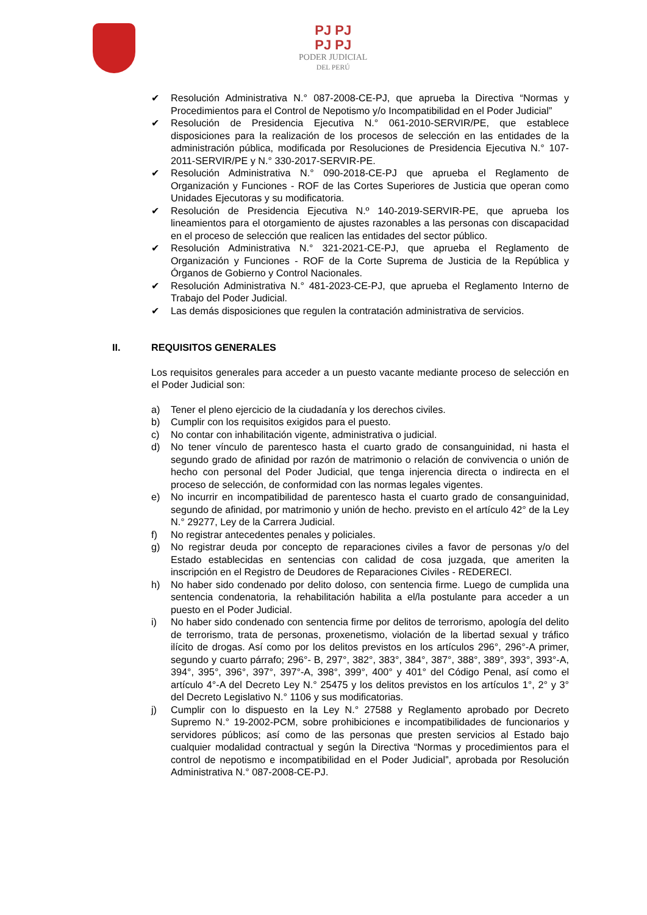PJ PJ
PJ PJ
PODER JUDICIAL
DEL PERÚ
✔ Resolución Administrativa N.° 087-2008-CE-PJ, que aprueba la Directiva “Normas y Procedimientos para el Control de Nepotismo y/o Incompatibilidad en el Poder Judicial”
✔ Resolución de Presidencia Ejecutiva N.° 061-2010-SERVIR/PE, que establece disposiciones para la realización de los procesos de selección en las entidades de la administración pública, modificada por Resoluciones de Presidencia Ejecutiva N.° 107-2011-SERVIR/PE y N.° 330-2017-SERVIR-PE.
✔ Resolución Administrativa N.° 090-2018-CE-PJ que aprueba el Reglamento de Organización y Funciones - ROF de las Cortes Superiores de Justicia que operan como Unidades Ejecutoras y su modificatoria.
✔ Resolución de Presidencia Ejecutiva N.º 140-2019-SERVIR-PE, que aprueba los lineamientos para el otorgamiento de ajustes razonables a las personas con discapacidad en el proceso de selección que realicen las entidades del sector público.
✔ Resolución Administrativa N.° 321-2021-CE-PJ, que aprueba el Reglamento de Organización y Funciones - ROF de la Corte Suprema de Justicia de la República y Órganos de Gobierno y Control Nacionales.
✔ Resolución Administrativa N.° 481-2023-CE-PJ, que aprueba el Reglamento Interno de Trabajo del Poder Judicial.
✔ Las demás disposiciones que regulen la contratación administrativa de servicios.
II. REQUISITOS GENERALES
Los requisitos generales para acceder a un puesto vacante mediante proceso de selección en el Poder Judicial son:
a) Tener el pleno ejercicio de la ciudadanía y los derechos civiles.
b) Cumplir con los requisitos exigidos para el puesto.
c) No contar con inhabilitación vigente, administrativa o judicial.
d) No tener vínculo de parentesco hasta el cuarto grado de consanguinidad, ni hasta el segundo grado de afinidad por razón de matrimonio o relación de convivencia o unión de hecho con personal del Poder Judicial, que tenga injerencia directa o indirecta en el proceso de selección, de conformidad con las normas legales vigentes.
e) No incurrir en incompatibilidad de parentesco hasta el cuarto grado de consanguinidad, segundo de afinidad, por matrimonio y unión de hecho. previsto en el artículo 42° de la Ley N.° 29277, Ley de la Carrera Judicial.
f) No registrar antecedentes penales y policiales.
g) No registrar deuda por concepto de reparaciones civiles a favor de personas y/o del Estado establecidas en sentencias con calidad de cosa juzgada, que ameriten la inscripción en el Registro de Deudores de Reparaciones Civiles - REDERECI.
h) No haber sido condenado por delito doloso, con sentencia firme. Luego de cumplida una sentencia condenatoria, la rehabilitación habilita a el/la postulante para acceder a un puesto en el Poder Judicial.
i) No haber sido condenado con sentencia firme por delitos de terrorismo, apología del delito de terrorismo, trata de personas, proxenetismo, violación de la libertad sexual y tráfico ilícito de drogas. Así como por los delitos previstos en los artículos 296°, 296°-A primer, segundo y cuarto párrafo; 296°- B, 297°, 382°, 383°, 384°, 387°, 388°, 389°, 393°, 393°-A, 394°, 395°, 396°, 397°, 397°-A, 398°, 399°, 400° y 401° del Código Penal, así como el artículo 4°-A del Decreto Ley N.° 25475 y los delitos previstos en los artículos 1°, 2° y 3° del Decreto Legislativo N.° 1106 y sus modificatorias.
j) Cumplir con lo dispuesto en la Ley N.° 27588 y Reglamento aprobado por Decreto Supremo N.° 19-2002-PCM, sobre prohibiciones e incompatibilidades de funcionarios y servidores públicos; así como de las personas que presten servicios al Estado bajo cualquier modalidad contractual y según la Directiva “Normas y procedimientos para el control de nepotismo e incompatibilidad en el Poder Judicial”, aprobada por Resolución Administrativa N.° 087-2008-CE-PJ.